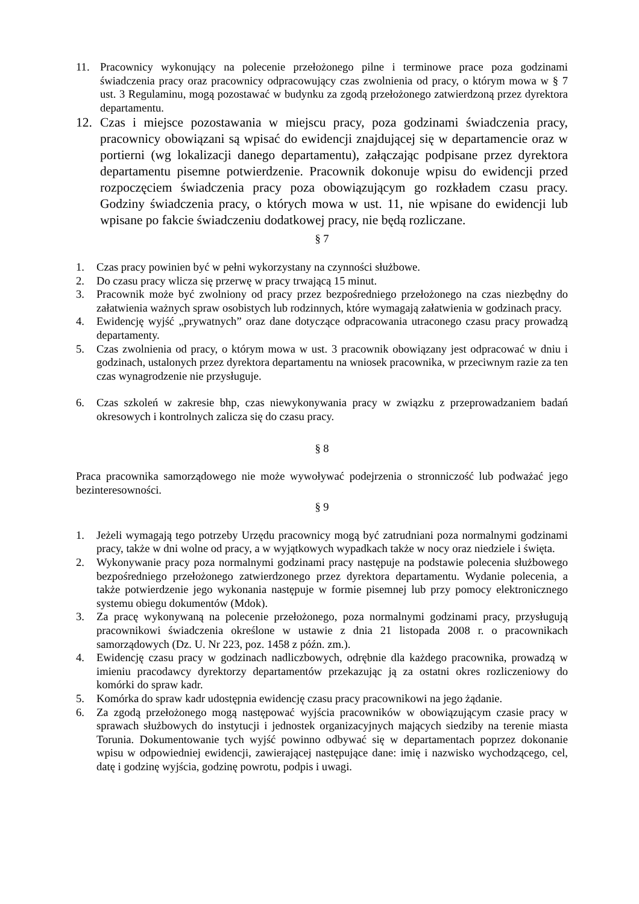11. Pracownicy wykonujący na polecenie przełożonego pilne i terminowe prace poza godzinami świadczenia pracy oraz pracownicy odpracowujący czas zwolnienia od pracy, o którym mowa w § 7 ust. 3 Regulaminu, mogą pozostawać w budynku za zgodą przełożonego zatwierdzoną przez dyrektora departamentu.
12. Czas i miejsce pozostawania w miejscu pracy, poza godzinami świadczenia pracy, pracownicy obowiązani są wpisać do ewidencji znajdującej się w departamencie oraz w portierni (wg lokalizacji danego departamentu), załączając podpisane przez dyrektora departamentu pisemne potwierdzenie. Pracownik dokonuje wpisu do ewidencji przed rozpoczęciem świadczenia pracy poza obowiązującym go rozkładem czasu pracy. Godziny świadczenia pracy, o których mowa w ust. 11, nie wpisane do ewidencji lub wpisane po fakcie świadczeniu dodatkowej pracy, nie będą rozliczane.
§ 7
1. Czas pracy powinien być w pełni wykorzystany na czynności służbowe.
2. Do czasu pracy wlicza się przerwę w pracy trwającą 15 minut.
3. Pracownik może być zwolniony od pracy przez bezpośredniego przełożonego na czas niezbędny do załatwienia ważnych spraw osobistych lub rodzinnych, które wymagają załatwienia w godzinach pracy.
4. Ewidencję wyjść „prywatnych” oraz dane dotyczące odpracowania utraconego czasu pracy prowadzą departamenty.
5. Czas zwolnienia od pracy, o którym mowa w ust. 3 pracownik obowiązany jest odpracować w dniu i godzinach, ustalonych przez dyrektora departamentu na wniosek pracownika, w przeciwnym razie za ten czas wynagrodzenie nie przysługuje.
6. Czas szkoleń w zakresie bhp, czas niewykonywania pracy w związku z przeprowadzaniem badań okresowych i kontrolnych zalicza się do czasu pracy.
§ 8
Praca pracownika samorządowego nie może wywoływać podejrzenia o stronniczość lub podważać jego bezinteresowności.
§ 9
1. Jeżeli wymagają tego potrzeby Urzędu pracownicy mogą być zatrudniani poza normalnymi godzinami pracy, także w dni wolne od pracy, a w wyjątkowych wypadkach także w nocy oraz niedziele i święta.
2. Wykonywanie pracy poza normalnymi godzinami pracy następuje na podstawie polecenia służbowego bezpośredniego przełożonego zatwierdzonego przez dyrektora departamentu. Wydanie polecenia, a także potwierdzenie jego wykonania następuje w formie pisemnej lub przy pomocy elektronicznego systemu obiegu dokumentów (Mdok).
3. Za pracę wykonywaną na polecenie przełożonego, poza normalnymi godzinami pracy, przysługują pracownikowi świadczenia określone w ustawie z dnia 21 listopada 2008 r. o pracownikach samorządowych (Dz. U. Nr 223, poz. 1458 z późn. zm.).
4. Ewidencję czasu pracy w godzinach nadliczbowych, odrębnie dla każdego pracownika, prowadzą w imieniu pracodawcy dyrektorzy departamentów przekazując ją za ostatni okres rozliczeniowy do komórki do spraw kadr.
5. Komórka do spraw kadr udostępnia ewidencję czasu pracy pracownikowi na jego żądanie.
6. Za zgodą przełożonego mogą następować wyjścia pracowników w obowiązującym czasie pracy w sprawach służbowych do instytucji i jednostek organizacyjnych mających siedziby na terenie miasta Torunia. Dokumentowanie tych wyjść powinno odbywać się w departamentach poprzez dokonanie wpisu w odpowiedniej ewidencji, zawierającej następujące dane: imię i nazwisko wychodzącego, cel, datę i godzinę wyjścia, godzinę powrotu, podpis i uwagi.